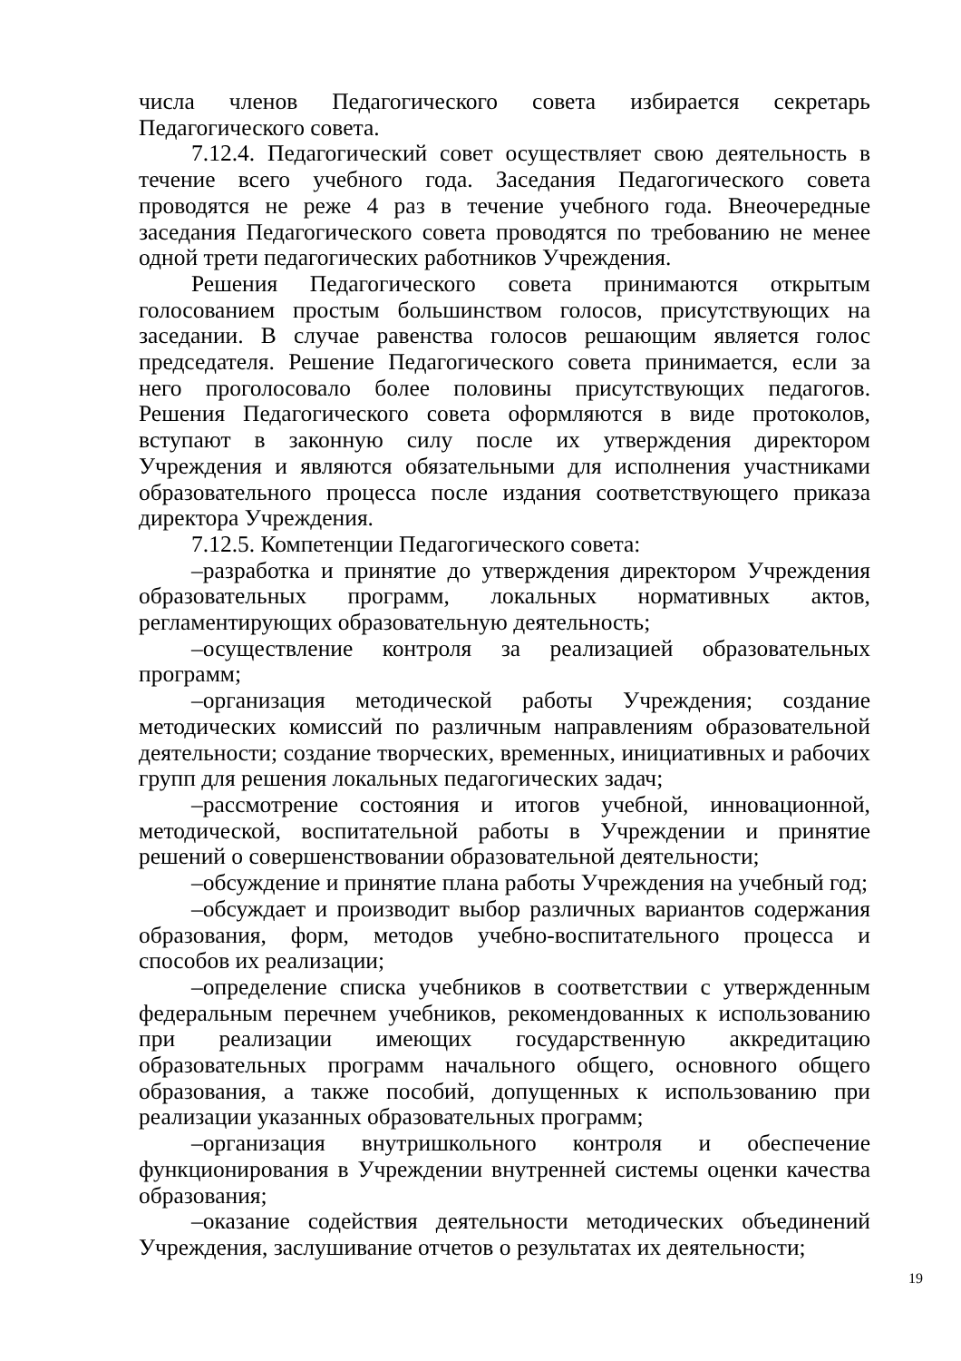числа членов Педагогического совета избирается секретарь Педагогического совета.
7.12.4. Педагогический совет осуществляет свою деятельность в течение всего учебного года. Заседания Педагогического совета проводятся не реже 4 раз в течение учебного года. Внеочередные заседания Педагогического совета проводятся по требованию не менее одной трети педагогических работников Учреждения.
Решения Педагогического совета принимаются открытым голосованием простым большинством голосов, присутствующих на заседании. В случае равенства голосов решающим является голос председателя. Решение Педагогического совета принимается, если за него проголосовало более половины присутствующих педагогов. Решения Педагогического совета оформляются в виде протоколов, вступают в законную силу после их утверждения директором Учреждения и являются обязательными для исполнения участниками образовательного процесса после издания соответствующего приказа директора Учреждения.
7.12.5. Компетенции Педагогического совета:
–разработка и принятие до утверждения директором Учреждения образовательных программ, локальных нормативных актов, регламентирующих образовательную деятельность;
–осуществление контроля за реализацией образовательных программ;
–организация методической работы Учреждения; создание методических комиссий по различным направлениям образовательной деятельности; создание творческих, временных, инициативных и рабочих групп для решения локальных педагогических задач;
–рассмотрение состояния и итогов учебной, инновационной, методической, воспитательной работы в Учреждении и принятие решений о совершенствовании образовательной деятельности;
–обсуждение и принятие плана работы Учреждения на учебный год;
–обсуждает и производит выбор различных вариантов содержания образования, форм, методов учебно-воспитательного процесса и способов их реализации;
–определение списка учебников в соответствии с утвержденным федеральным перечнем учебников, рекомендованных к использованию при реализации имеющих государственную аккредитацию образовательных программ начального общего, основного общего образования, а также пособий, допущенных к использованию при реализации указанных образовательных программ;
–организация внутришкольного контроля и обеспечение функционирования в Учреждении внутренней системы оценки качества образования;
–оказание содействия деятельности методических объединений Учреждения, заслушивание отчетов о результатах их деятельности;
19